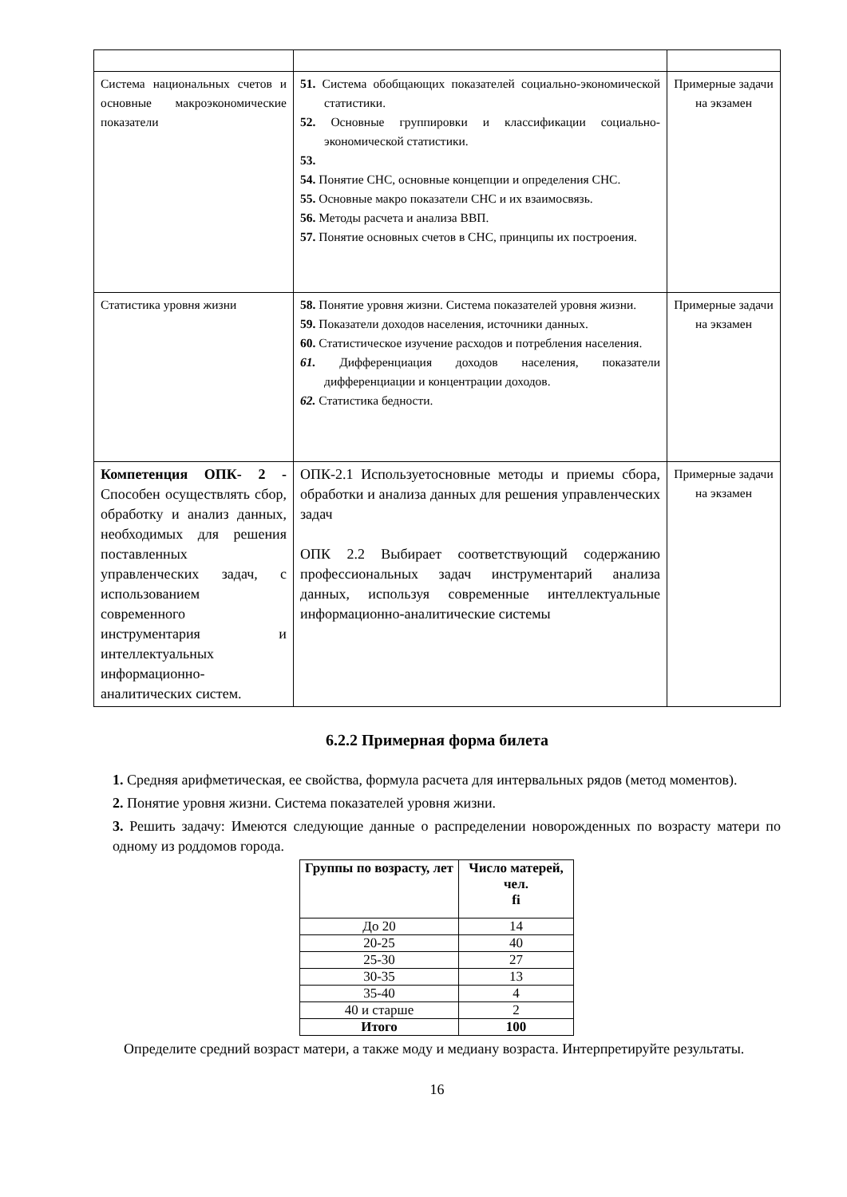| Система национальных счетов и основные макроэкономические показатели | 51. Система обобщающих показателей социально-экономической статистики. 52. Основные группировки и классификации социально-экономической статистики. 53. 54. Понятие СНС, основные концепции и определения СНС. 55. Основные макро показатели СНС и их взаимосвязь. 56. Методы расчета и анализа ВВП. 57. Понятие основных счетов в СНС, принципы их построения. | Примерные задачи на экзамен |
| Статистика уровня жизни | 58. Понятие уровня жизни. Система показателей уровня жизни. 59. Показатели доходов населения, источники данных. 60. Статистическое изучение расходов и потребления населения. 61. Дифференциация доходов населения, показатели дифференциации и концентрации доходов. 62. Статистика бедности. | Примерные задачи на экзамен |
| Компетенция ОПК- 2 - Способен осуществлять сбор, обработку и анализ данных, необходимых для решения поставленных управленческих задач, с использованием современного инструментария и интеллектуальных информационно-аналитических систем. | ОПК-2.1 Используетосновные методы и приемы сбора, обработки и анализа данных для решения управленческих задач ОПК 2.2 Выбирает соответствующий содержанию профессиональных задач инструментарий анализа данных, используя современные интеллектуальные информационно-аналитические системы | Примерные задачи на экзамен |
6.2.2 Примерная форма билета
1. Средняя арифметическая, ее свойства, формула расчета для интервальных рядов (метод моментов).
2. Понятие уровня жизни. Система показателей уровня жизни.
3. Решить задачу: Имеются следующие данные о распределении новорожденных по возрасту матери по одному из роддомов города.
| Группы по возрасту, лет | Число матерей, чел. fi |
| --- | --- |
| До 20 | 14 |
| 20-25 | 40 |
| 25-30 | 27 |
| 30-35 | 13 |
| 35-40 | 4 |
| 40 и старше | 2 |
| Итого | 100 |
Определите средний возраст матери, а также моду и медиану возраста. Интерпретируйте результаты.
16